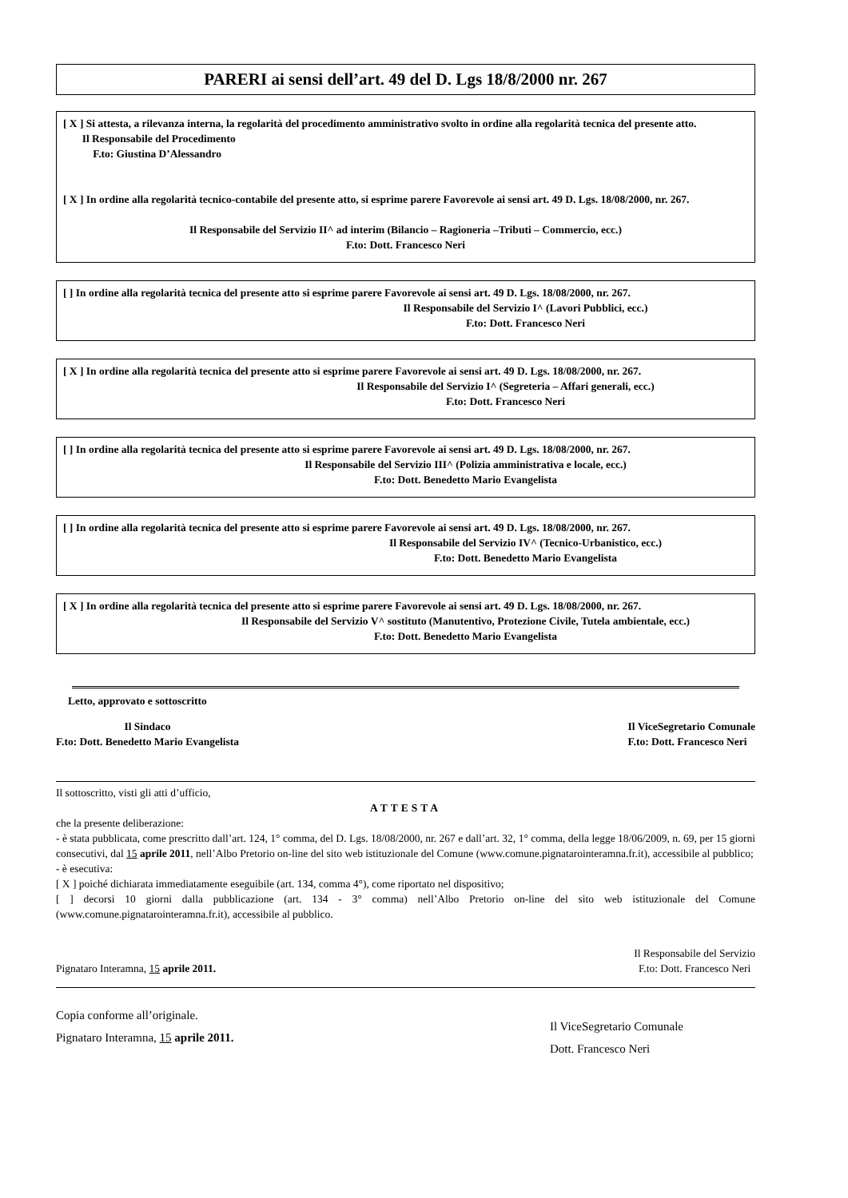PARERI ai sensi dell’art. 49 del D. Lgs 18/8/2000 nr. 267
[ X ] Si attesta, a rilevanza interna, la regolarità del procedimento amministrativo svolto in ordine alla regolarità tecnica del presente atto.
Il Responsabile del Procedimento
F.to: Giustina D’Alessandro
[ X ] In ordine alla regolarità tecnico-contabile del presente atto, si esprime parere Favorevole ai sensi art. 49 D. Lgs. 18/08/2000, nr. 267.
Il Responsabile del Servizio II^ ad interim (Bilancio – Ragioneria –Tributi – Commercio, ecc.)
F.to: Dott. Francesco Neri
[ ] In ordine alla regolarità tecnica del presente atto si esprime parere Favorevole ai sensi art. 49 D. Lgs. 18/08/2000, nr. 267.
Il Responsabile del Servizio I^ (Lavori Pubblici, ecc.)
F.to: Dott. Francesco Neri
[ X ] In ordine alla regolarità tecnica del presente atto si esprime parere Favorevole ai sensi art. 49 D. Lgs. 18/08/2000, nr. 267.
Il Responsabile del Servizio I^ (Segreteria – Affari generali, ecc.)
F.to: Dott. Francesco Neri
[ ] In ordine alla regolarità tecnica del presente atto si esprime parere Favorevole ai sensi art. 49 D. Lgs. 18/08/2000, nr. 267.
Il Responsabile del Servizio III^ (Polizia amministrativa e locale, ecc.)
F.to: Dott. Benedetto Mario Evangelista
[ ] In ordine alla regolarità tecnica del presente atto si esprime parere Favorevole ai sensi art. 49 D. Lgs. 18/08/2000, nr. 267.
Il Responsabile del Servizio IV^ (Tecnico-Urbanistico, ecc.)
F.to: Dott. Benedetto Mario Evangelista
[ X ] In ordine alla regolarità tecnica del presente atto si esprime parere Favorevole ai sensi art. 49 D. Lgs. 18/08/2000, nr. 267.
Il Responsabile del Servizio V^ sostituto (Manutentivo, Protezione Civile, Tutela ambientale, ecc.)
F.to: Dott. Benedetto Mario Evangelista
Letto, approvato e sottoscritto
Il Sindaco
F.to: Dott. Benedetto Mario Evangelista
Il ViceSegretario Comunale
F.to: Dott. Francesco Neri
Il sottoscritto, visti gli atti d’ufficio,
ATTESTA
che la presente deliberazione:
- è stata pubblicata, come prescritto dall’art. 124, 1° comma, del D. Lgs. 18/08/2000, nr. 267 e dall’art. 32, 1° comma, della legge 18/06/2009, n. 69, per 15 giorni consecutivi, dal 15 aprile 2011, nell’Albo Pretorio on-line del sito web istituzionale del Comune (www.comune.pignatarointeramna.fr.it), accessibile al pubblico;
- è esecutiva:
[ X ] poiché dichiarata immediatamente eseguibile (art. 134, comma 4°), come riportato nel dispositivo;
[ ] decorsi 10 giorni dalla pubblicazione (art. 134 - 3° comma) nell’Albo Pretorio on-line del sito web istituzionale del Comune (www.comune.pignatarointeramna.fr.it), accessibile al pubblico.
Pignataro Interamna, 15 aprile 2011.
Il Responsabile del Servizio
F.to: Dott. Francesco Neri
Copia conforme all’originale.
Pignataro Interamna, 15 aprile 2011.
Il ViceSegretario Comunale
Dott. Francesco Neri